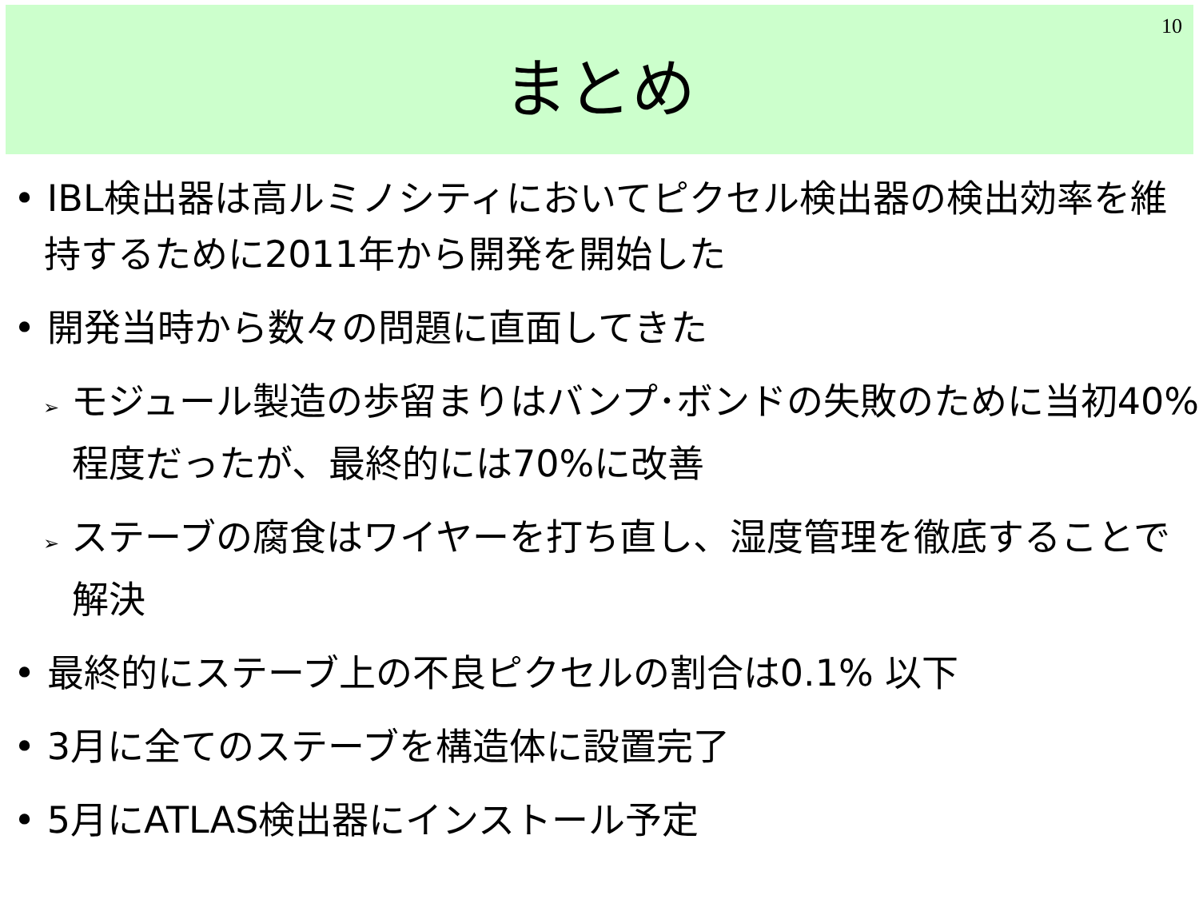10
まとめ
• IBL検出器は高ルミノシティにおいてピクセル検出器の検出効率を維持するために2011年から開発を開始した
• 開発当時から数々の問題に直面してきた
➢ モジュール製造の歩留まりはバンプ･ボンドの失敗のために当初40%程度だったが、最終的には70%に改善
➢ ステーブの腐食はワイヤーを打ち直し、湿度管理を徹底することで解決
• 最終的にステーブ上の不良ピクセルの割合は0.1% 以下
• 3月に全てのステーブを構造体に設置完了
• 5月にATLAS検出器にインストール予定